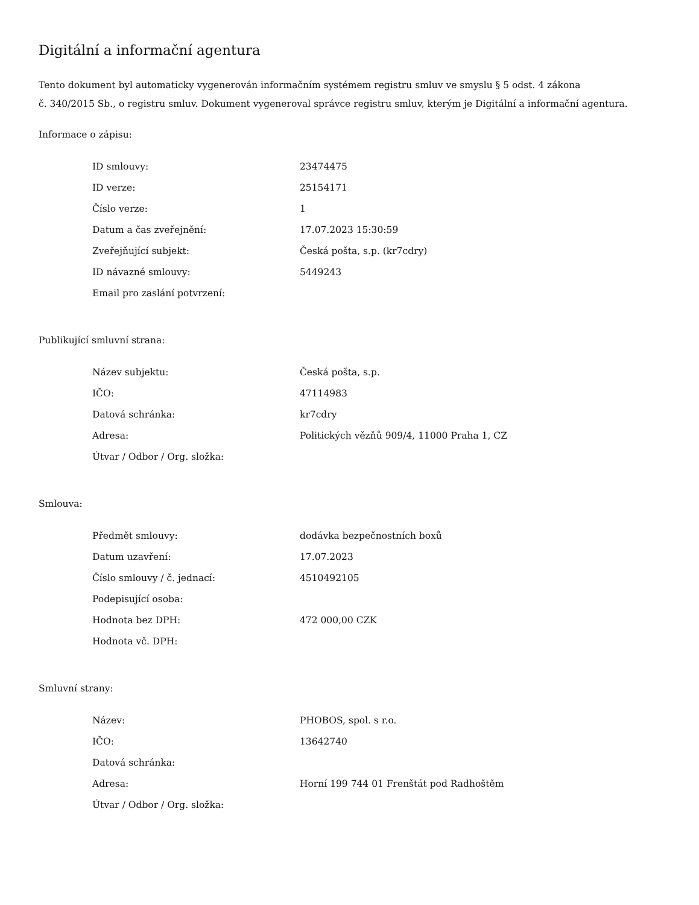Digitální a informační agentura
Tento dokument byl automaticky vygenerován informačním systémem registru smluv ve smyslu § 5 odst. 4 zákona
č. 340/2015 Sb., o registru smluv. Dokument vygeneroval správce registru smluv, kterým je Digitální a informační agentura.
Informace o zápisu:
| ID smlouvy: | 23474475 |
| ID verze: | 25154171 |
| Číslo verze: | 1 |
| Datum a čas zveřejnění: | 17.07.2023 15:30:59 |
| Zveřejňující subjekt: | Česká pošta, s.p. (kr7cdry) |
| ID návazné smlouvy: | 5449243 |
| Email pro zaslání potvrzení: | |
Publikující smluvní strana:
| Název subjektu: | Česká pošta, s.p. |
| IČO: | 47114983 |
| Datová schránka: | kr7cdry |
| Adresa: | Politických vězňů 909/4, 11000 Praha 1, CZ |
| Útvar / Odbor / Org. složka: | |
Smlouva:
| Předmět smlouvy: | dodávka bezpečnostních boxů |
| Datum uzavření: | 17.07.2023 |
| Číslo smlouvy / č. jednací: | 4510492105 |
| Podepisující osoba: | |
| Hodnota bez DPH: | 472 000,00 CZK |
| Hodnota vč. DPH: | |
Smluvní strany:
| Název: | PHOBOS, spol. s r.o. |
| IČO: | 13642740 |
| Datová schránka: | |
| Adresa: | Horní 199 744 01 Frenštát pod Radhoštěm |
| Útvar / Odbor / Org. složka: | |